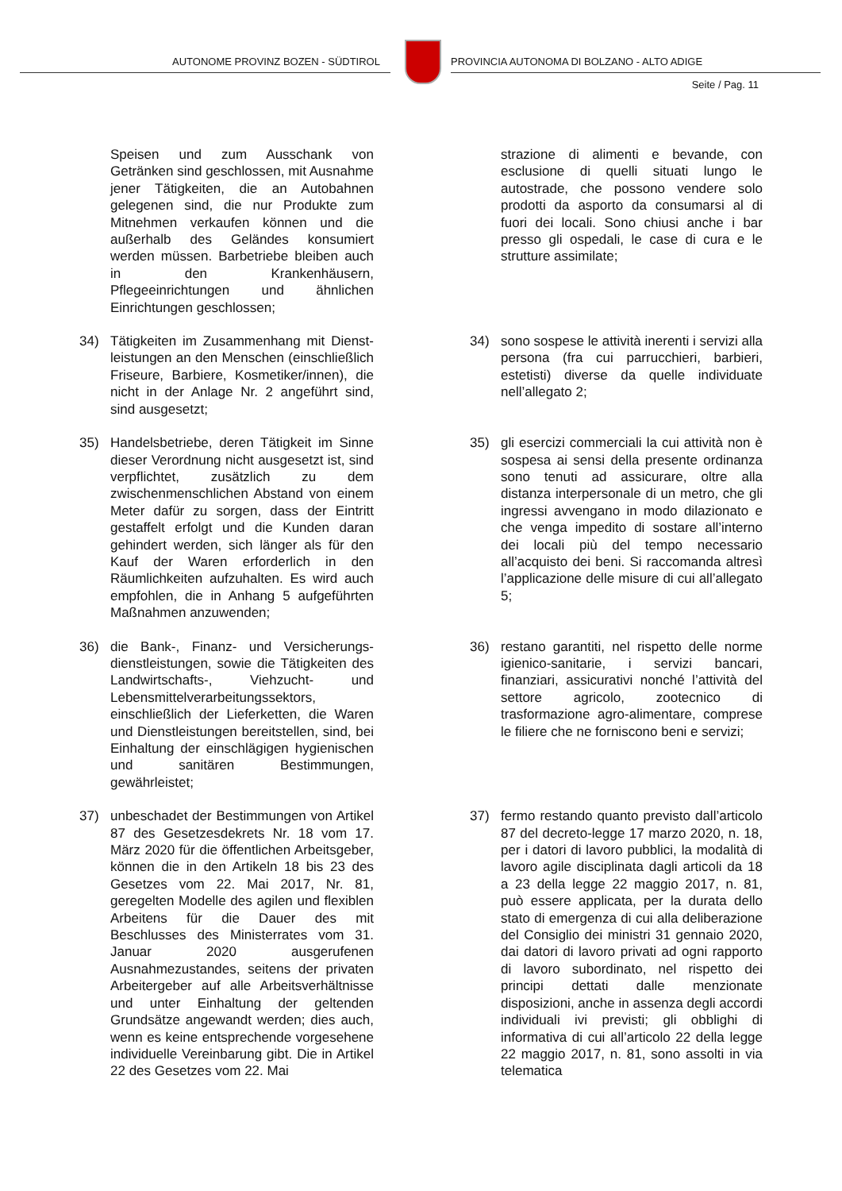AUTONOME PROVINZ BOZEN - SÜDTIROL
PROVINCIA AUTONOMA DI BOLZANO - ALTO ADIGE
Seite / Pag. 11
Speisen und zum Ausschank von Getränken sind geschlossen, mit Ausnahme jener Tätigkeiten, die an Autobahnen gelegenen sind, die nur Produkte zum Mitnehmen verkaufen können und die außerhalb des Geländes konsumiert werden müssen. Barbetriebe bleiben auch in den Krankenhäusern, Pflegeeinrichtungen und ähnlichen Einrichtungen geschlossen;
strazione di alimenti e bevande, con esclusione di quelli situati lungo le autostrade, che possono vendere solo prodotti da asporto da consumarsi al di fuori dei locali. Sono chiusi anche i bar presso gli ospedali, le case di cura e le strutture assimilate;
34) Tätigkeiten im Zusammenhang mit Dienst-leistungen an den Menschen (einschließlich Friseure, Barbiere, Kosmetiker/innen), die nicht in der Anlage Nr. 2 angeführt sind, sind ausgesetzt;
34) sono sospese le attività inerenti i servizi alla persona (fra cui parrucchieri, barbieri, estetisti) diverse da quelle individuate nell’allegato 2;
35) Handelsbetriebe, deren Tätigkeit im Sinne dieser Verordnung nicht ausgesetzt ist, sind verpflichtet, zusätzlich zu dem zwischenmenschlichen Abstand von einem Meter dafür zu sorgen, dass der Eintritt gestaffelt erfolgt und die Kunden daran gehindert werden, sich länger als für den Kauf der Waren erforderlich in den Räumlichkeiten aufzuhalten. Es wird auch empfohlen, die in Anhang 5 aufgeführten Maßnahmen anzuwenden;
35) gli esercizi commerciali la cui attività non è sospesa ai sensi della presente ordinanza sono tenuti ad assicurare, oltre alla distanza interpersonale di un metro, che gli ingressi avvengano in modo dilazionato e che venga impedito di sostare all’interno dei locali più del tempo necessario all’acquisto dei beni. Si raccomanda altresì l’applicazione delle misure di cui all’allegato 5;
36) die Bank-, Finanz- und Versicherungs-dienstleistungen, sowie die Tätigkeiten des Landwirtschafts-, Viehzucht- und Lebensmittelverarbeitungssektors, einschließlich der Lieferketten, die Waren und Dienstleistungen bereitstellen, sind, bei Einhaltung der einschlägigen hygienischen und sanitären Bestimmungen, gewährleistet;
36) restano garantiti, nel rispetto delle norme igienico-sanitarie, i servizi bancari, finanziari, assicurativi nonché l’attività del settore agricolo, zootecnico di trasformazione agro-alimentare, comprese le filiere che ne forniscono beni e servizi;
37) unbeschadet der Bestimmungen von Artikel 87 des Gesetzesdekrets Nr. 18 vom 17. März 2020 für die öffentlichen Arbeitsgeber, können die in den Artikeln 18 bis 23 des Gesetzes vom 22. Mai 2017, Nr. 81, geregelten Modelle des agilen und flexiblen Arbeitens für die Dauer des mit Beschlusses des Ministerrates vom 31. Januar 2020 ausgerufenen Ausnahmezustandes, seitens der privaten Arbeitergeber auf alle Arbeitsverhältnisse und unter Einhaltung der geltenden Grundsätze angewandt werden; dies auch, wenn es keine entsprechende vorgesehene individuelle Vereinbarung gibt. Die in Artikel 22 des Gesetzes vom 22. Mai
37) fermo restando quanto previsto dall’articolo 87 del decreto-legge 17 marzo 2020, n. 18, per i datori di lavoro pubblici, la modalità di lavoro agile disciplinata dagli articoli da 18 a 23 della legge 22 maggio 2017, n. 81, può essere applicata, per la durata dello stato di emergenza di cui alla deliberazione del Consiglio dei ministri 31 gennaio 2020, dai datori di lavoro privati ad ogni rapporto di lavoro subordinato, nel rispetto dei principi dettati dalle menzionate disposizioni, anche in assenza degli accordi individuali ivi previsti; gli obblighi di informativa di cui all’articolo 22 della legge 22 maggio 2017, n. 81, sono assolti in via telematica